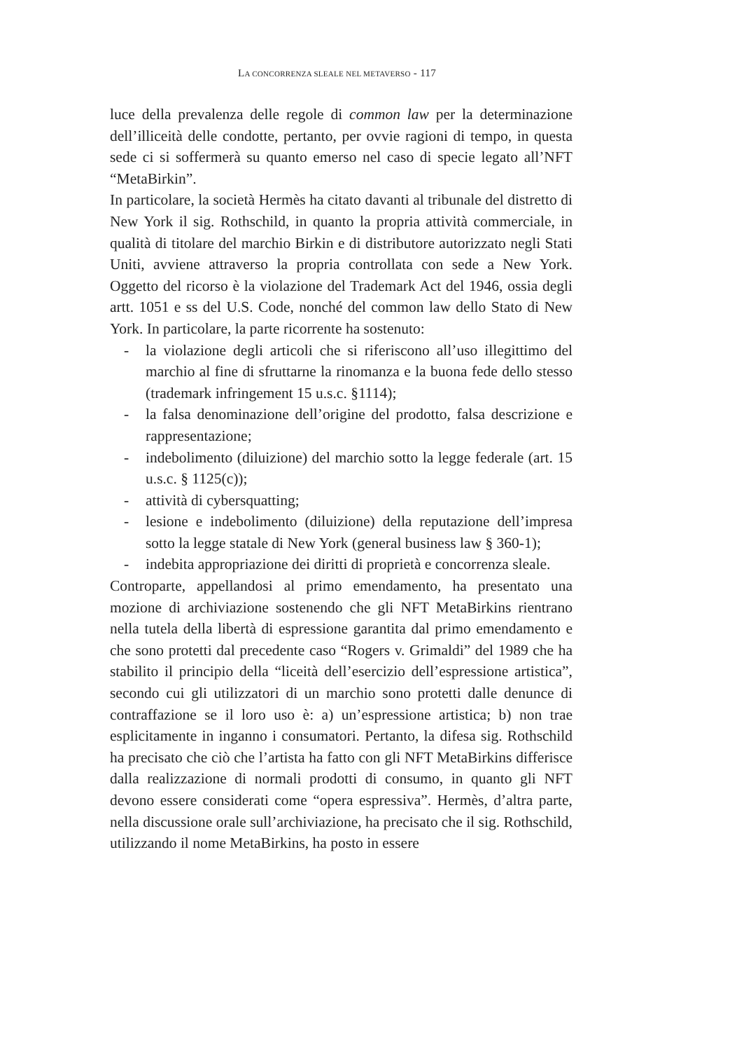LA CONCORRENZA SLEALE NEL METAVERSO - 117
luce della prevalenza delle regole di common law per la determinazione dell’illiceità delle condotte, pertanto, per ovvie ragioni di tempo, in questa sede ci si soffermerà su quanto emerso nel caso di specie legato all’NFT “MetaBirkin”.
In particolare, la società Hermès ha citato davanti al tribunale del distretto di New York il sig. Rothschild, in quanto la propria attività commerciale, in qualità di titolare del marchio Birkin e di distributore autorizzato negli Stati Uniti, avviene attraverso la propria controllata con sede a New York. Oggetto del ricorso è la violazione del Trademark Act del 1946, ossia degli artt. 1051 e ss del U.S. Code, nonché del common law dello Stato di New York. In particolare, la parte ricorrente ha sostenuto:
- la violazione degli articoli che si riferiscono all’uso illegittimo del marchio al fine di sfruttarne la rinomanza e la buona fede dello stesso (trademark infringement 15 u.s.c. §1114);
- la falsa denominazione dell’origine del prodotto, falsa descrizione e rappresentazione;
- indebolimento (diluizione) del marchio sotto la legge federale (art. 15 u.s.c. § 1125(c));
- attività di cybersquatting;
- lesione e indebolimento (diluizione) della reputazione dell’impresa sotto la legge statale di New York (general business law § 360-1);
- indebita appropriazione dei diritti di proprietà e concorrenza sleale.
Controparte, appellandosi al primo emendamento, ha presentato una mozione di archiviazione sostenendo che gli NFT MetaBirkins rientrano nella tutela della libertà di espressione garantita dal primo emendamento e che sono protetti dal precedente caso “Rogers v. Grimaldi” del 1989 che ha stabilito il principio della “liceità dell’esercizio dell’espressione artistica”, secondo cui gli utilizzatori di un marchio sono protetti dalle denunce di contraffazione se il loro uso è: a) un’espressione artistica; b) non trae esplicitamente in inganno i consumatori. Pertanto, la difesa sig. Rothschild ha precisato che ciò che l’artista ha fatto con gli NFT MetaBirkins differisce dalla realizzazione di normali prodotti di consumo, in quanto gli NFT devono essere considerati come “opera espressiva”. Hermès, d’altra parte, nella discussione orale sull’archiviazione, ha precisato che il sig. Rothschild, utilizzando il nome MetaBirkins, ha posto in essere